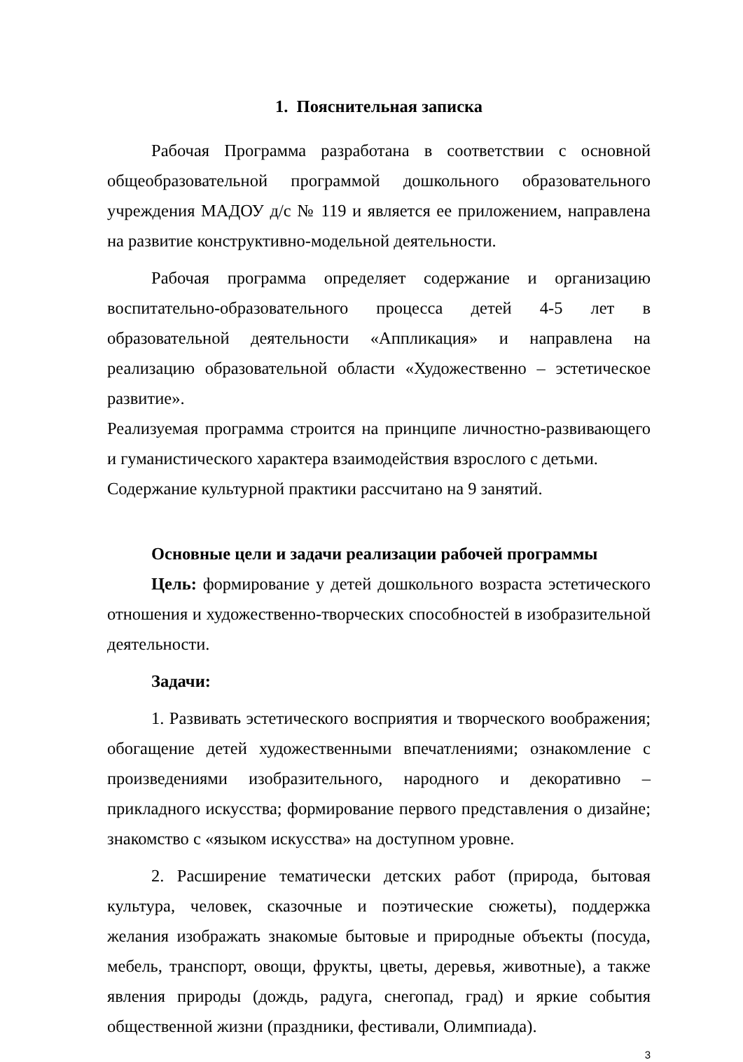1. Пояснительная записка
Рабочая Программа разработана в соответствии с основной общеобразовательной программой дошкольного образовательного учреждения МАДОУ д/с № 119 и является ее приложением, направлена на развитие конструктивно-модельной деятельности.
Рабочая программа определяет содержание и организацию воспитательно-образовательного процесса детей 4-5 лет в образовательной деятельности «Аппликация» и направлена на реализацию образовательной области «Художественно – эстетическое развитие».
Реализуемая программа строится на принципе личностно-развивающего и гуманистического характера взаимодействия взрослого с детьми.
Содержание культурной практики рассчитано на 9 занятий.
Основные цели и задачи реализации рабочей программы
Цель: формирование у детей дошкольного возраста эстетического отношения и художественно-творческих способностей в изобразительной деятельности.
Задачи:
1. Развивать эстетического восприятия и творческого воображения; обогащение детей художественными впечатлениями; ознакомление с произведениями изобразительного, народного и декоративно – прикладного искусства; формирование первого представления о дизайне; знакомство с «языком искусства» на доступном уровне.
2. Расширение тематически детских работ (природа, бытовая культура, человек, сказочные и поэтические сюжеты), поддержка желания изображать знакомые бытовые и природные объекты (посуда, мебель, транспорт, овощи, фрукты, цветы, деревья, животные), а также явления природы (дождь, радуга, снегопад, град) и яркие события общественной жизни (праздники, фестивали, Олимпиада).
3